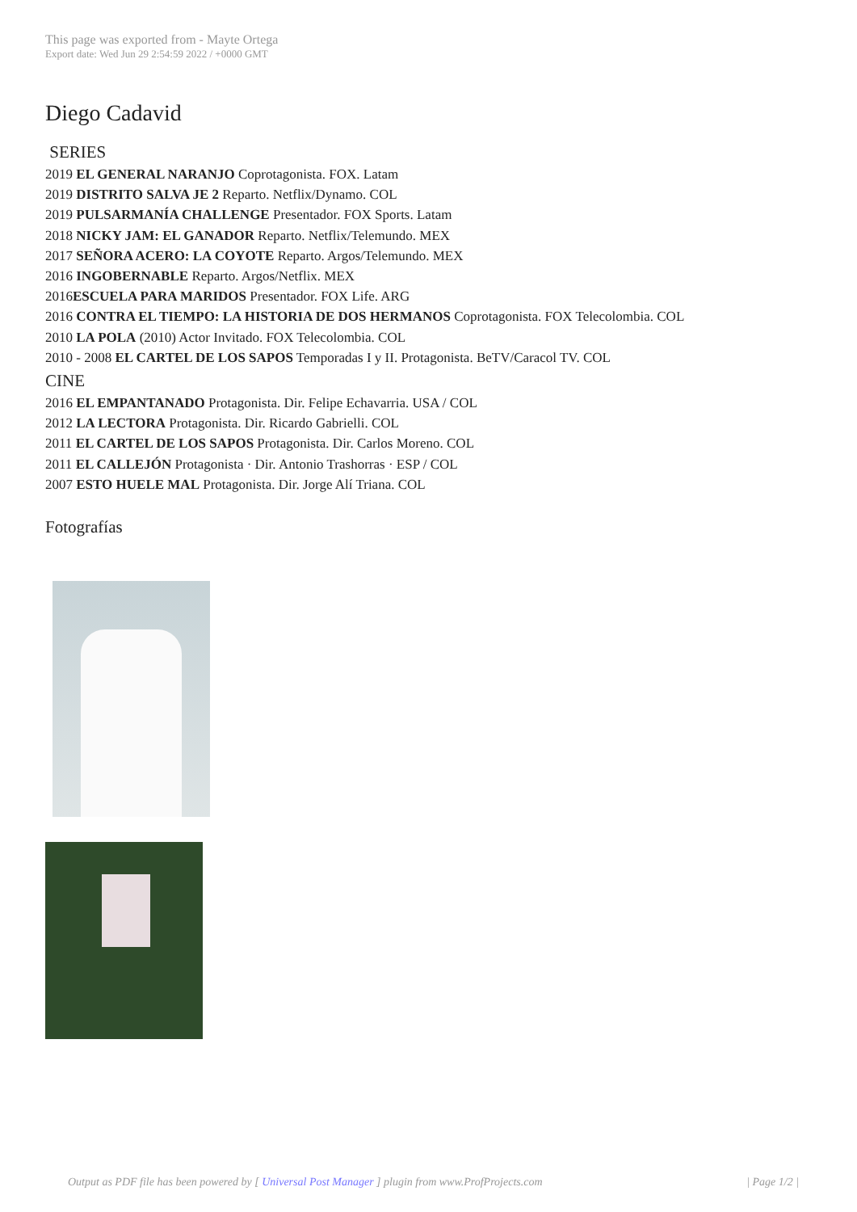This page was exported from - Mayte Ortega
Export date: Wed Jun 29 2:54:59 2022 / +0000 GMT
Diego Cadavid
SERIES
2019 EL GENERAL NARANJO Coprotagonista. FOX. Latam
2019 DISTRITO SALVA JE 2 Reparto. Netflix/Dynamo. COL
2019 PULSARMANÍA CHALLENGE Presentador. FOX Sports. Latam
2018 NICKY JAM: EL GANADOR Reparto. Netflix/Telemundo. MEX
2017 SEÑORA ACERO: LA COYOTE Reparto. Argos/Telemundo. MEX
2016 INGOBERNABLE Reparto. Argos/Netflix. MEX
2016ESCUELA PARA MARIDOS Presentador. FOX Life. ARG
2016 CONTRA EL TIEMPO: LA HISTORIA DE DOS HERMANOS Coprotagonista. FOX Telecolombia. COL
2010 LA POLA (2010) Actor Invitado. FOX Telecolombia. COL
2010 - 2008 EL CARTEL DE LOS SAPOS Temporadas I y II. Protagonista. BeTV/Caracol TV. COL
CINE
2016 EL EMPANTANADO Protagonista. Dir. Felipe Echavarria. USA / COL
2012 LA LECTORA Protagonista. Dir. Ricardo Gabrielli. COL
2011 EL CARTEL DE LOS SAPOS Protagonista. Dir. Carlos Moreno. COL
2011 EL CALLEJÓN Protagonista · Dir. Antonio Trashorras · ESP / COL
2007 ESTO HUELE MAL Protagonista. Dir. Jorge Alí Triana. COL
Fotografías
Output as PDF file has been powered by [ Universal Post Manager ] plugin from www.ProfProjects.com | Page 1/2 |